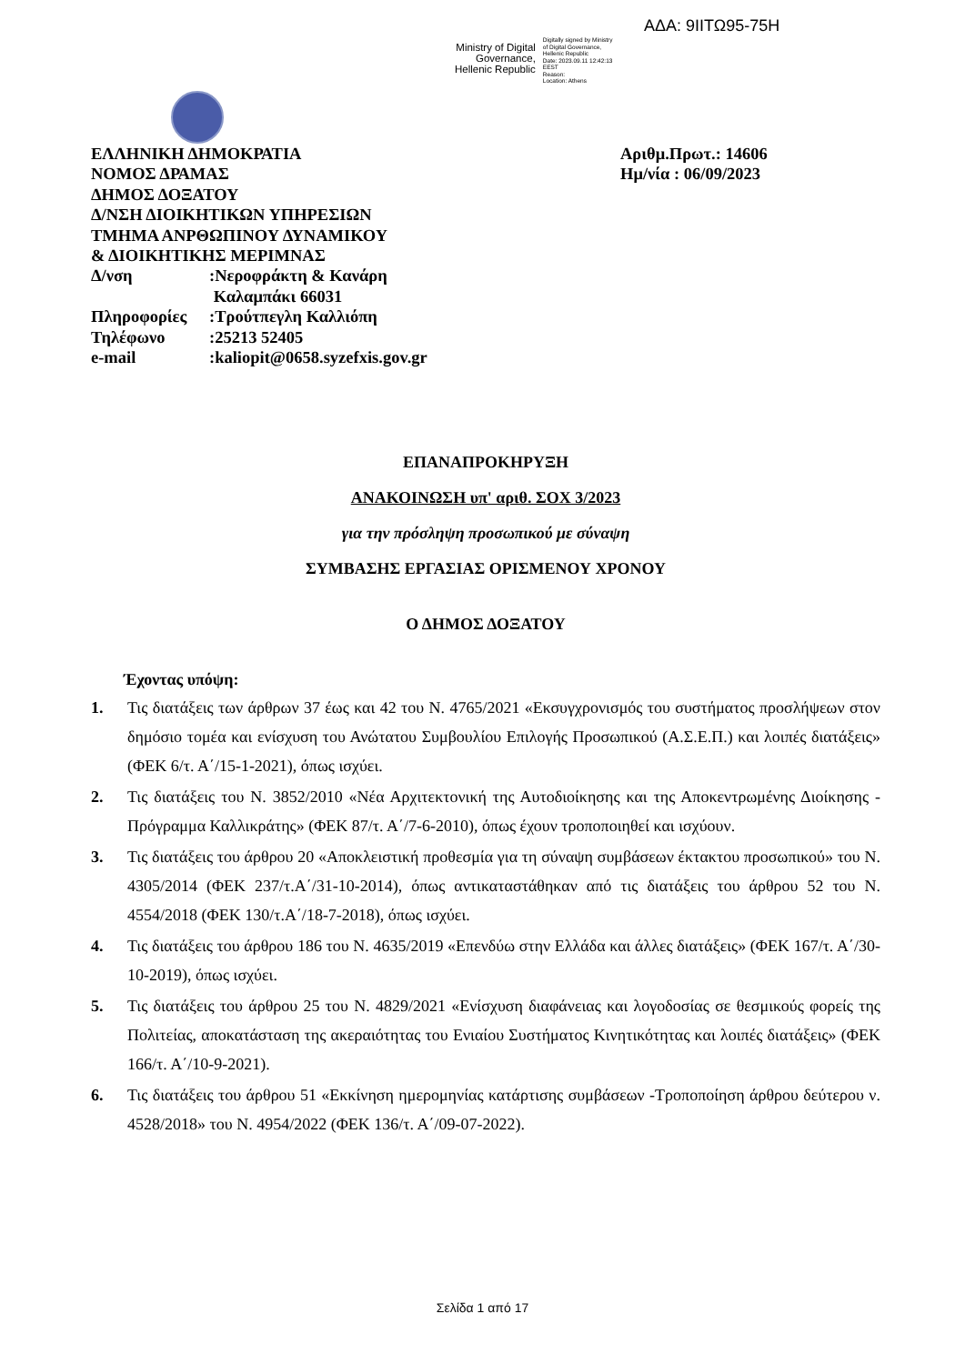ΑΔΑ: 9ΙΙΤΩ95-75Η
Ministry of Digital
Governance,
Hellenic Republic
Digitally signed by Ministry
of Digital Governance,
Hellenic Republic
Date: 2023.09.11 12:42:13
EEST
Reason:
Location: Athens
ΕΛΛΗΝΙΚΗ ΔΗΜΟΚΡΑΤΙΑ
ΝΟΜΟΣ ΔΡΑΜΑΣ
ΔΗΜΟΣ ΔΟΞΑΤΟΥ
Δ/ΝΣΗ ΔΙΟΙΚΗΤΙΚΩΝ ΥΠΗΡΕΣΙΩΝ
ΤΜΗΜΑ ΑΝΡΘΩΠΙΝΟΥ ΔΥΝΑΜΙΚΟΥ
& ΔΙΟΙΚΗΤΙΚΗΣ ΜΕΡΙΜΝΑΣ
| Δ/νση | :Νεροφράκτη & Κανάρη Καλαμπάκι 66031 |
| Πληροφορίες | :Τρούτπεγλη Καλλιόπη |
| Τηλέφωνο | :25213 52405 |
| e-mail | :kaliopit@0658.syzefxis.gov.gr |
Αριθμ.Πρωτ.: 14606
Ημ/νία : 06/09/2023
ΕΠΑΝΑΠΡΟΚΗΡΥΞΗ
ΑΝΑΚΟΙΝΩΣΗ υπ' αριθ. ΣΟΧ 3/2023
για την πρόσληψη προσωπικού με σύναψη
ΣΥΜΒΑΣΗΣ ΕΡΓΑΣΙΑΣ ΟΡΙΣΜΕΝΟΥ ΧΡΟΝΟΥ
Ο ΔΗΜΟΣ ΔΟΞΑΤΟΥ
Έχοντας υπόψη:
1. Τις διατάξεις των άρθρων 37 έως και 42 του Ν. 4765/2021 «Εκσυγχρονισμός του συστήματος προσλήψεων στον δημόσιο τομέα και ενίσχυση του Ανώτατου Συμβουλίου Επιλογής Προσωπικού (Α.Σ.Ε.Π.) και λοιπές διατάξεις» (ΦΕΚ 6/τ. Α΄/15-1-2021), όπως ισχύει.
2. Τις διατάξεις του Ν. 3852/2010 «Νέα Αρχιτεκτονική της Αυτοδιοίκησης και της Αποκεντρωμένης Διοίκησης - Πρόγραμμα Καλλικράτης» (ΦΕΚ 87/τ. Α΄/7-6-2010), όπως έχουν τροποποιηθεί και ισχύουν.
3. Τις διατάξεις του άρθρου 20 «Αποκλειστική προθεσμία για τη σύναψη συμβάσεων έκτακτου προσωπικού» του Ν. 4305/2014 (ΦΕΚ 237/τ.Α΄/31-10-2014), όπως αντικαταστάθηκαν από τις διατάξεις του άρθρου 52 του Ν. 4554/2018 (ΦΕΚ 130/τ.Α΄/18-7-2018), όπως ισχύει.
4. Τις διατάξεις του άρθρου 186 του Ν. 4635/2019 «Επενδύω στην Ελλάδα και άλλες διατάξεις» (ΦΕΚ 167/τ. Α΄/30-10-2019), όπως ισχύει.
5. Τις διατάξεις του άρθρου 25 του Ν. 4829/2021 «Ενίσχυση διαφάνειας και λογοδοσίας σε θεσμικούς φορείς της Πολιτείας, αποκατάσταση της ακεραιότητας του Ενιαίου Συστήματος Κινητικότητας και λοιπές διατάξεις» (ΦΕΚ 166/τ. Α΄/10-9-2021).
6. Τις διατάξεις του άρθρου 51 «Εκκίνηση ημερομηνίας κατάρτισης συμβάσεων -Τροποποίηση άρθρου δεύτερου ν. 4528/2018» του Ν. 4954/2022 (ΦΕΚ 136/τ. Α΄/09-07-2022).
Σελίδα 1 από 17